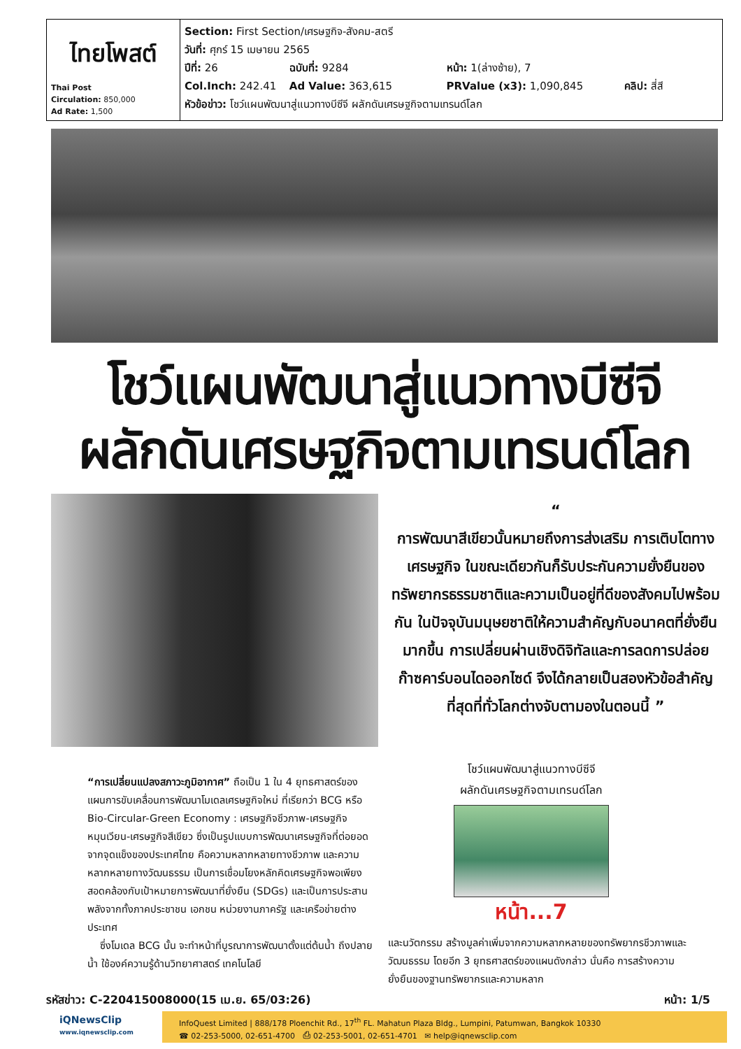| ไทยโพสต์ Thai Post Circulation: 850,000 Ad Rate: 1,500 | Section: First Section/เศรษฐกิจ-สังคม-สตรี วันที่: ศุกร์ 15 เมษายน 2565 ปีที่: 26 ฉบับที่: 9284 หน้า: 1(ล่างซ้าย), 7 Col.Inch: 242.41 Ad Value: 363,615 PRValue (x3): 1,090,845 คลิป: สี่สี หัวข้อข่าว: โชว์แผนพัฒนาสู่แนวทางบีซีจี ผลักดันเศรษฐกิจตามเทรนด์โลก |
โชว์แผนพัฒนาสู่แนวทางบีซีจี
ผลักดันเศรษฐกิจตามเทรนด์โลก
“
การพัฒนาสีเขียวนั้นหมายถึงการส่งเสริม การเติบโตทางเศรษฐกิจ ในขณะเดียวกันก็รับประกันความยั่งยืนของทรัพยากรธรรมชาติและความเป็นอยู่ที่ดีของสังคมไปพร้อมกัน ในปัจจุบันมนุษยชาติให้ความสำคัญกับอนาคตที่ยั่งยืนมากขึ้น การเปลี่ยนผ่านเชิงดิจิทัลและการลดการปล่อยก๊าซคาร์บอนไดออกไซด์ จึงได้กลายเป็นสองหัวข้อสำคัญที่สุดที่ทั่วโลกต่างจับตามองในตอนนี้ ”
“การเปลี่ยนแปลงสภาวะภูมิอากาศ” ถือเป็น 1 ใน 4 ยุทธศาสตร์ของแผนการขับเคลื่อนการพัฒนาโมเดลเศรษฐกิจใหม่ ที่เรียกว่า BCG หรือ Bio-Circular-Green Economy : เศรษฐกิจชีวภาพ-เศรษฐกิจหมุนเวียน-เศรษฐกิจสีเขียว ซึ่งเป็นรูปแบบการพัฒนาเศรษฐกิจที่ต่อยอดจากจุดแข็งของประเทศไทย คือความหลากหลายทางชีวภาพ และความหลากหลายทางวัฒนธรรม เป็นการเชื่อมโยงหลักคิดเศรษฐกิจพอเพียง สอดคล้องกับเป้าหมายการพัฒนาที่ยั่งยืน (SDGs) และเป็นการประสานพลังจากทั้งภาคประชาชน เอกชน หน่วยงานภาครัฐ และเครือข่ายต่างประเทศ
ซึ่งโมเดล BCG นั้น จะทำหน้าที่บูรณาการพัฒนาตั้งแต่ต้นน้ำ ถึงปลายน้ำ ใช้องค์ความรู้ด้านวิทยาศาสตร์ เทคโนโลยี
โชว์แผนพัฒนาสู่แนวทางบีซีจี
ผลักดันเศรษฐกิจตามเทรนด์โลก
หน้า...7
และนวัตกรรม สร้างมูลค่าเพิ่มจากความหลากหลายของทรัพยากรชีวภาพและวัฒนธรรม โดยอีก 3 ยุทธศาสตร์ของแผนดังกล่าว นั่นคือ การสร้างความยั่งยืนของฐานทรัพยากรและความหลาก
รหัสข่าว: C-220415008000(15 เม.ย. 65/03:26) หน้า: 1/5
iQNewsClip
www.iqnewsclip.com
InfoQuest Limited | 888/178 Ploenchit Rd., 17<sup>th</sup> FL. Mahatun Plaza Bldg., Lumpini, Patumwan, Bangkok 10330
☎ 02-253-5000, 02-651-4700 ⎙ 02-253-5001, 02-651-4701 ✉ help@iqnewsclip.com